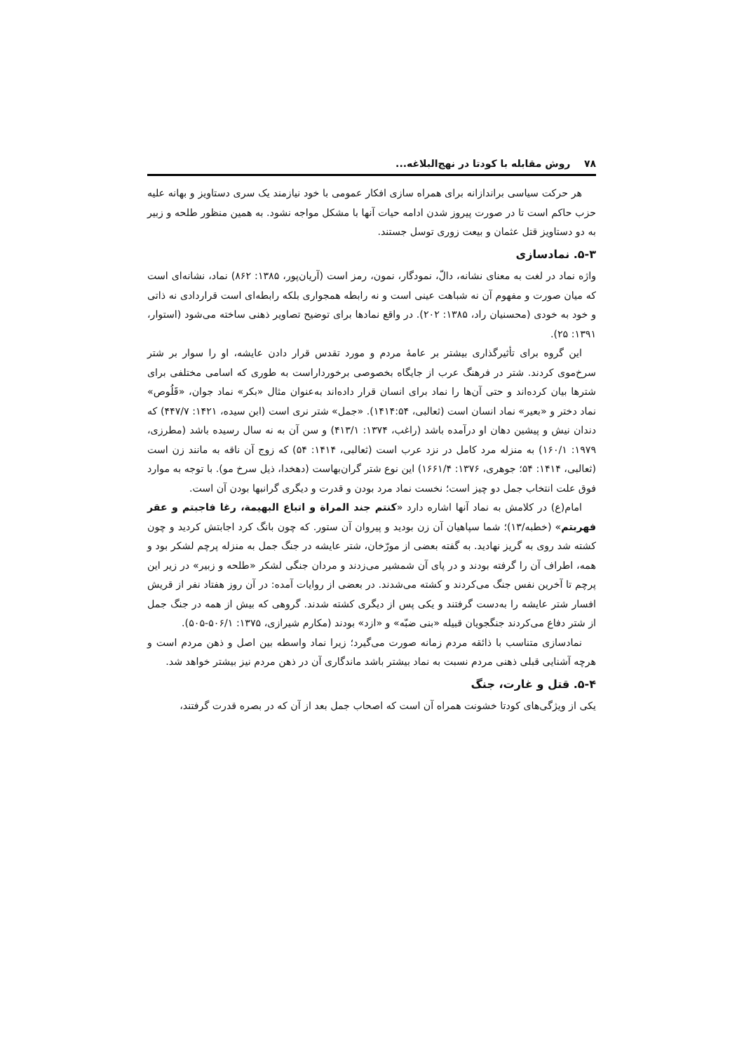۷۸ روش مقابله با کودتا در نهج‌البلاغه...
هر حرکت سیاسی براندازانه برای همراه سازی افکار عمومی با خود نیازمند یک سری دستاویز و بهانه علیه حزب حاکم است تا در صورت پیروز شدن ادامه حیات آنها با مشکل مواجه نشود. به همین منظور طلحه و زبیر به دو دستاویز قتل عثمان و بیعت زوری توسل جستند.
۵-۳. نمادسازی
واژه نماد در لغت به معنای نشانه، دالّ، نمودگار، نمون، رمز است (آریان‌پور، ۱۳۸۵: ۸۶۲) نماد، نشانه‌ای است که میان صورت و مفهوم آن نه شباهت عینی است و نه رابطه همجواری بلکه رابطه‌ای است قراردادی نه ذاتی و خود به خودی (محسنیان راد، ۱۳۸۵: ۲۰۲). در واقع نمادها برای توضیح تصاویر ذهنی ساخته می‌شود (استوار، ۱۳۹۱: ۲۵).
این گروه برای تأثیرگذاری بیشتر بر عامهٔ مردم و مورد تقدس قرار دادن عایشه، او را سوار بر شتر سرخ‌موی کردند. شتر در فرهنگ عرب از جایگاه بخصوصی برخورداراست به طوری که اسامی مختلفی برای شترها بیان کرده‌اند و حتی آن‌ها را نماد برای انسان قرار داده‌اند به‌عنوان مثال «بکر» نماد جوان، «قَلُوص» نماد دختر و «بعیر» نماد انسان است (ثعالبی، ۱۴۱۴:۵۴). «جمل» شتر نری است (ابن سیده، ۱۴۲۱: ۴۴۷/۷) که دندان نیش و پیشین دهان او درآمده باشد (راغب، ۱۳۷۴: ۴۱۳/۱) و سن آن به نه سال رسیده باشد (مطرزی، ۱۹۷۹: ۱۶۰/۱) به منزله مرد کامل در نزد عرب است (ثعالبی، ۱۴۱۴: ۵۴) که زوج آن ناقه به مانند زن است (ثعالبی، ۱۴۱۴: ۵۴؛ جوهری، ۱۳۷۶: ۱۶۶۱/۴) این نوع شتر گران‌بهاست (دهخدا، ذیل سرخ مو). با توجه به موارد فوق علت انتخاب جمل دو چیز است؛ نخست نماد مرد بودن و قدرت و دیگری گرانبها بودن آن است.
امام(ع) در کلامش به نماد آنها اشاره دارد «کنتم جند المراة و اتباع البهیمة، رغا فاجبتم و عقر فهربتم» (خطبه/۱۳)؛ شما سپاهیان آن زن بودید و پیروان آن ستور. که چون بانگ کرد اجابتش کردید و چون کشته شد روی به گریز نهادید. به گفته بعضی از مورّخان، شتر عایشه در جنگ جمل به منزله پرچم لشکر بود و همه، اطراف آن را گرفته بودند و در پای آن شمشیر می‌زدند و مردان جنگی لشکر «طلحه و زبیر» در زیر این پرچم تا آخرین نفس جنگ می‌کردند و کشته می‌شدند. در بعضی از روایات آمده: در آن روز هفتاد نفر از قریش افسار شتر عایشه را به‌دست گرفتند و یکی پس از دیگری کشته شدند. گروهی که بیش از همه در جنگ جمل از شتر دفاع می‌کردند جنگجویان قبیله «بنی ضبّه» و «ازد» بودند (مکارم شیرازی، ۱۳۷۵: ۵۰۶/۱-۵۰۵).
نمادسازی متناسب با ذائقه مردم زمانه صورت می‌گیرد؛ زیرا نماد واسطه بین اصل و ذهن مردم است و هرچه آشنایی قبلی ذهنی مردم نسبت به نماد بیشتر باشد ماندگاری آن در ذهن مردم نیز بیشتر خواهد شد.
۵-۴. قتل و غارت، جنگ
یکی از ویژگی‌های کودتا خشونت همراه آن است که اصحاب جمل بعد از آن که در بصره قدرت گرفتند،